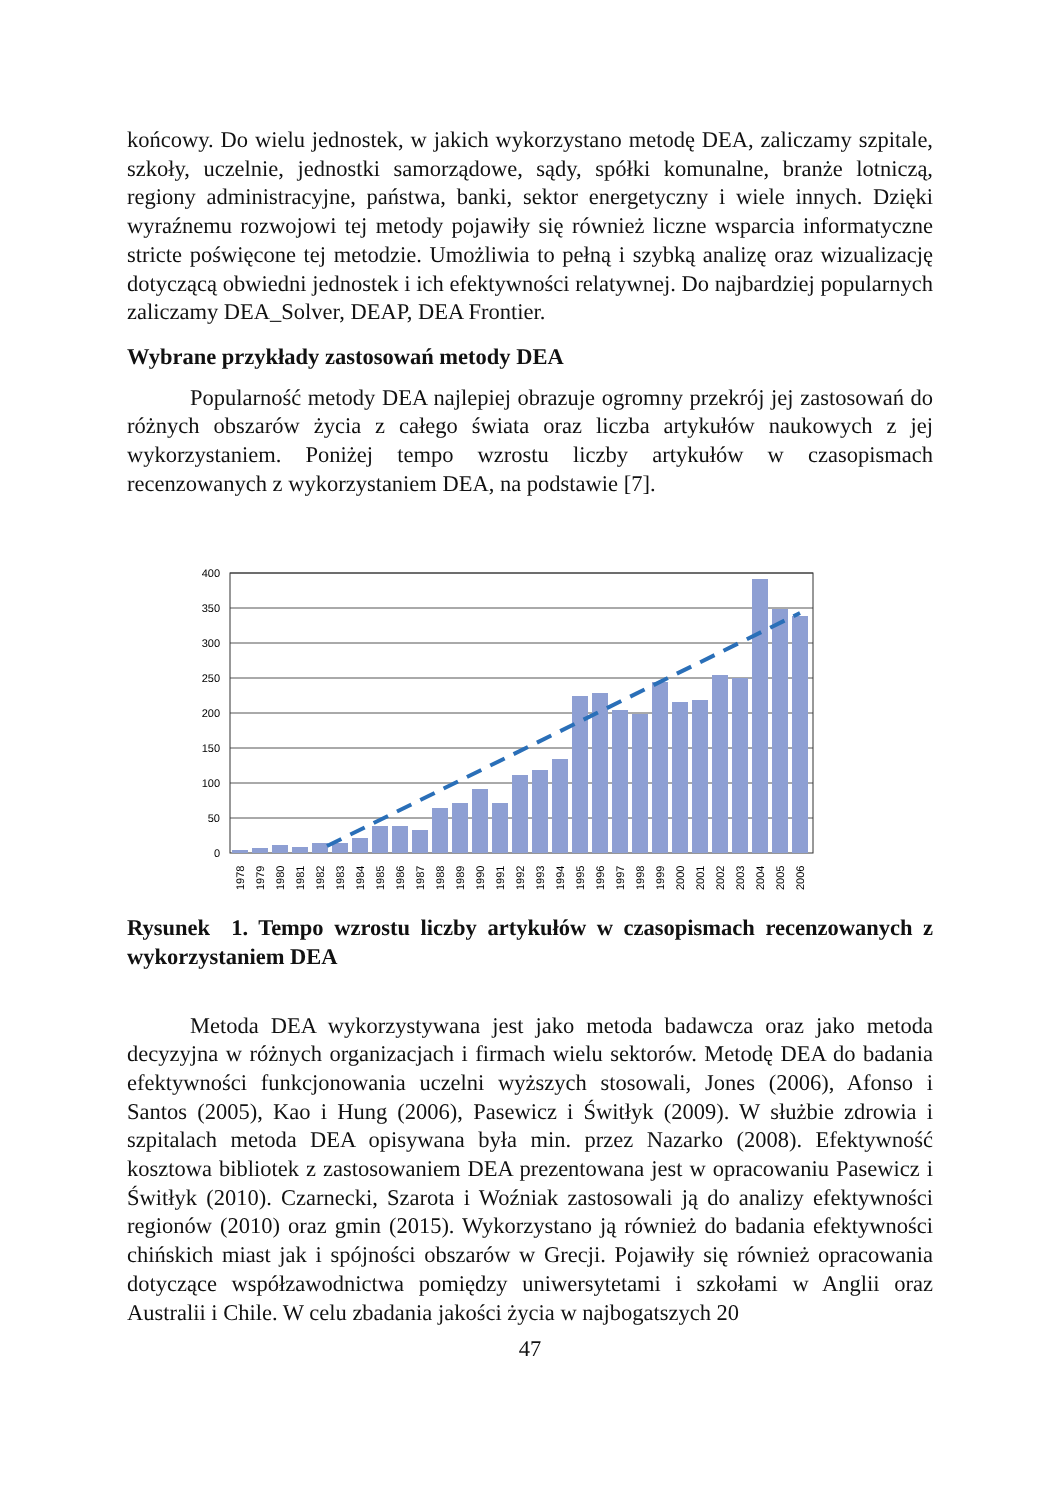końcowy. Do wielu jednostek, w jakich wykorzystano metodę DEA, zaliczamy szpitale, szkoły, uczelnie, jednostki samorządowe, sądy, spółki komunalne, branże lotniczą, regiony administracyjne, państwa, banki, sektor energetyczny i wiele innych. Dzięki wyraźnemu rozwojowi tej metody pojawiły się również liczne wsparcia informatyczne stricte poświęcone tej metodzie. Umożliwia to pełną i szybką analizę oraz wizualizację dotyczącą obwiedni jednostek i ich efektywności relatywnej. Do najbardziej popularnych zaliczamy DEA_Solver, DEAP, DEA Frontier.
Wybrane przykłady zastosowań metody DEA
Popularność metody DEA najlepiej obrazuje ogromny przekrój jej zastosowań do różnych obszarów życia z całego świata oraz liczba artykułów naukowych z jej wykorzystaniem. Poniżej tempo wzrostu liczby artykułów w czasopismach recenzowanych z wykorzystaniem DEA, na podstawie [7].
400
350
300
250
200
150
100
50
0
1978
1979
1980
1981
1982
1983
1984
1985
1986
1987
1988
1989
1990
1991
1992
1993
1994
1995
1996
1997
1998
1999
2000
2001
2002
2003
2004
2005
2006
Rysunek 1. Tempo wzrostu liczby artykułów w czasopismach recenzowanych z wykorzystaniem DEA
Metoda DEA wykorzystywana jest jako metoda badawcza oraz jako metoda decyzyjna w różnych organizacjach i firmach wielu sektorów. Metodę DEA do badania efektywności funkcjonowania uczelni wyższych stosowali, Jones (2006), Afonso i Santos (2005), Kao i Hung (2006), Pasewicz i Świtłyk (2009). W służbie zdrowia i szpitalach metoda DEA opisywana była min. przez Nazarko (2008). Efektywność kosztowa bibliotek z zastosowaniem DEA prezentowana jest w opracowaniu Pasewicz i Świtłyk (2010). Czarnecki, Szarota i Woźniak zastosowali ją do analizy efektywności regionów (2010) oraz gmin (2015). Wykorzystano ją również do badania efektywności chińskich miast jak i spójności obszarów w Grecji. Pojawiły się również opracowania dotyczące współzawodnictwa pomiędzy uniwersytetami i szkołami w Anglii oraz Australii i Chile. W celu zbadania jakości życia w najbogatszych 20
47